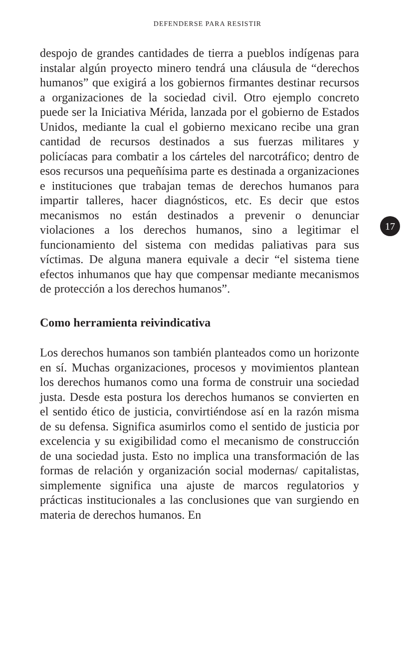DEFENDERSE PARA RESISTIR
despojo de grandes cantidades de tierra a pueblos indígenas para instalar algún proyecto minero tendrá una cláusula de “derechos humanos” que exigirá a los gobiernos firmantes destinar recursos a organizaciones de la sociedad civil. Otro ejemplo concreto puede ser la Iniciativa Mérida, lanzada por el gobierno de Estados Unidos, mediante la cual el gobierno mexicano recibe una gran cantidad de recursos destinados a sus fuerzas militares y policíacas para combatir a los cárteles del narcotráfico; dentro de esos recursos una pequeñísima parte es destinada a organizaciones e instituciones que trabajan temas de derechos humanos para impartir talleres, hacer diagnósticos, etc. Es decir que estos mecanismos no están destinados a prevenir o denunciar violaciones a los derechos humanos, sino a legitimar el funcionamiento del sistema con medidas paliativas para sus víctimas. De alguna manera equivale a decir “el sistema tiene efectos inhumanos que hay que compensar mediante mecanismos de protección a los derechos humanos”.
Como herramienta reivindicativa
Los derechos humanos son también planteados como un horizonte en sí. Muchas organizaciones, procesos y movimientos plantean los derechos humanos como una forma de construir una sociedad justa. Desde esta postura los derechos humanos se convierten en el sentido ético de justicia, convirtiéndose así en la razón misma de su defensa. Significa asumirlos como el sentido de justicia por excelencia y su exigibilidad como el mecanismo de construcción de una sociedad justa. Esto no implica una transformación de las formas de relación y organización social modernas/ capitalistas, simplemente significa una ajuste de marcos regulatorios y prácticas institucionales a las conclusiones que van surgiendo en materia de derechos humanos. En
17